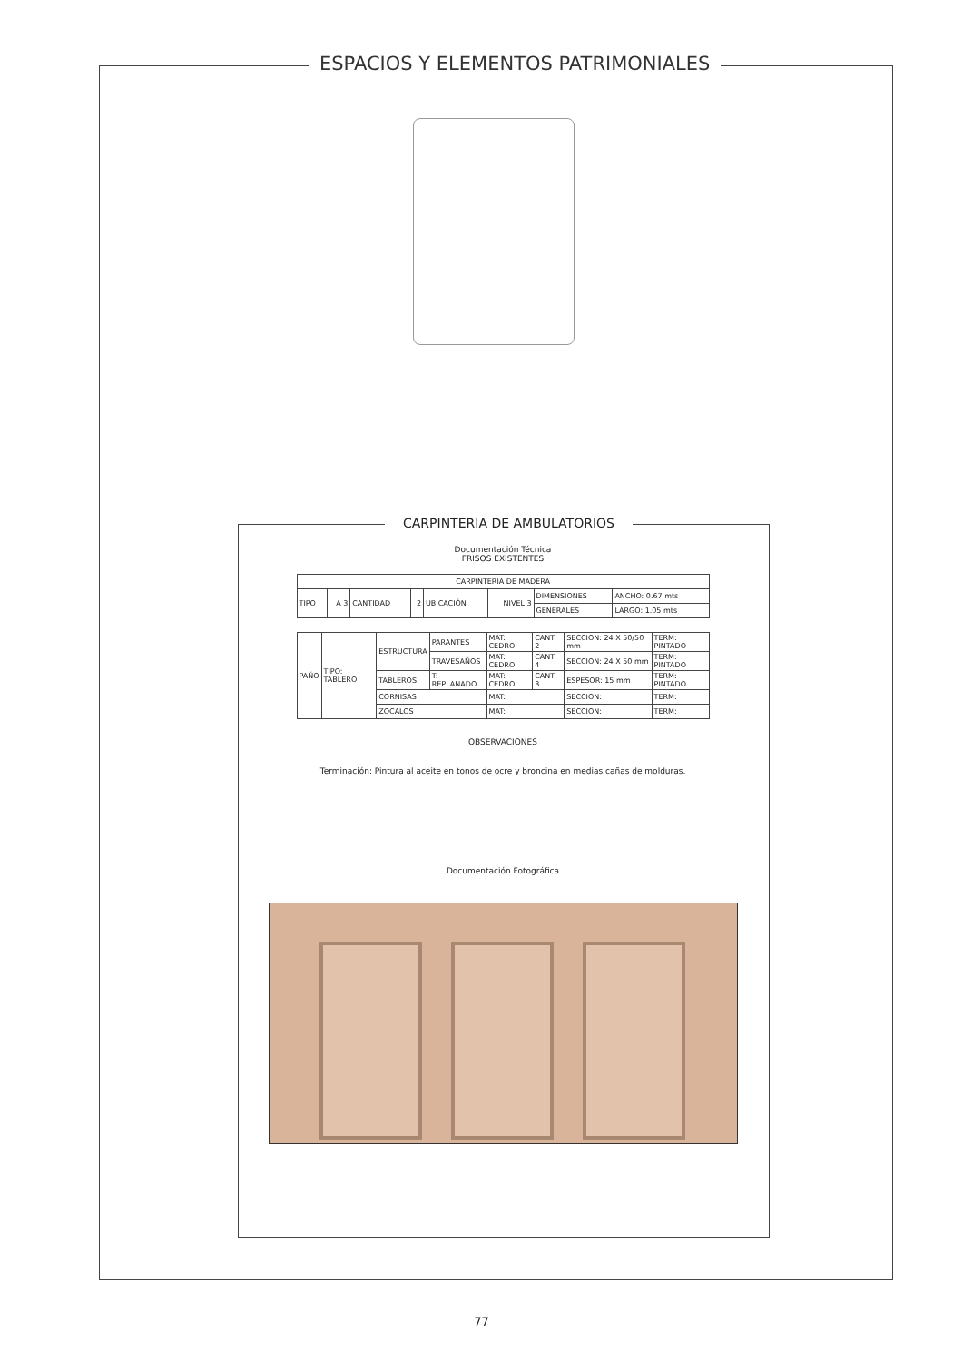ESPACIOS Y ELEMENTOS PATRIMONIALES
CARPINTERIA DE AMBULATORIOS
Documentación Técnica
FRISOS EXISTENTES
| CARPINTERIA DE MADERA | | | | | | | |
| TIPO | A 3 | CANTIDAD | 2 | UBICACIÓN | NIVEL 3 | DIMENSIONES | ANCHO: 0.67 mts |
| | | | | | | GENERALES | LARGO: 1.05 mts |
| PAÑO | TIPO: TABLERO | ESTRUCTURA | PARANTES | MAT: CEDRO | CANT: 2 | SECCION: 24 X 50/50 mm | TERM: PINTADO |
| | | | TRAVESAÑOS | MAT: CEDRO | CANT: 4 | SECCION: 24 X 50 mm | TERM: PINTADO |
| | | TABLEROS | T: REPLANADO | MAT: CEDRO | CANT: 3 | ESPESOR: 15 mm | TERM: PINTADO |
| | | CORNISAS | | MAT: | | SECCION: | TERM: |
| | | ZOCALOS | | MAT: | | SECCION: | TERM: |
OBSERVACIONES
Terminación: Pintura al aceite en tonos de ocre y broncina en medias cañas de molduras.
Documentación Fotográfica
77